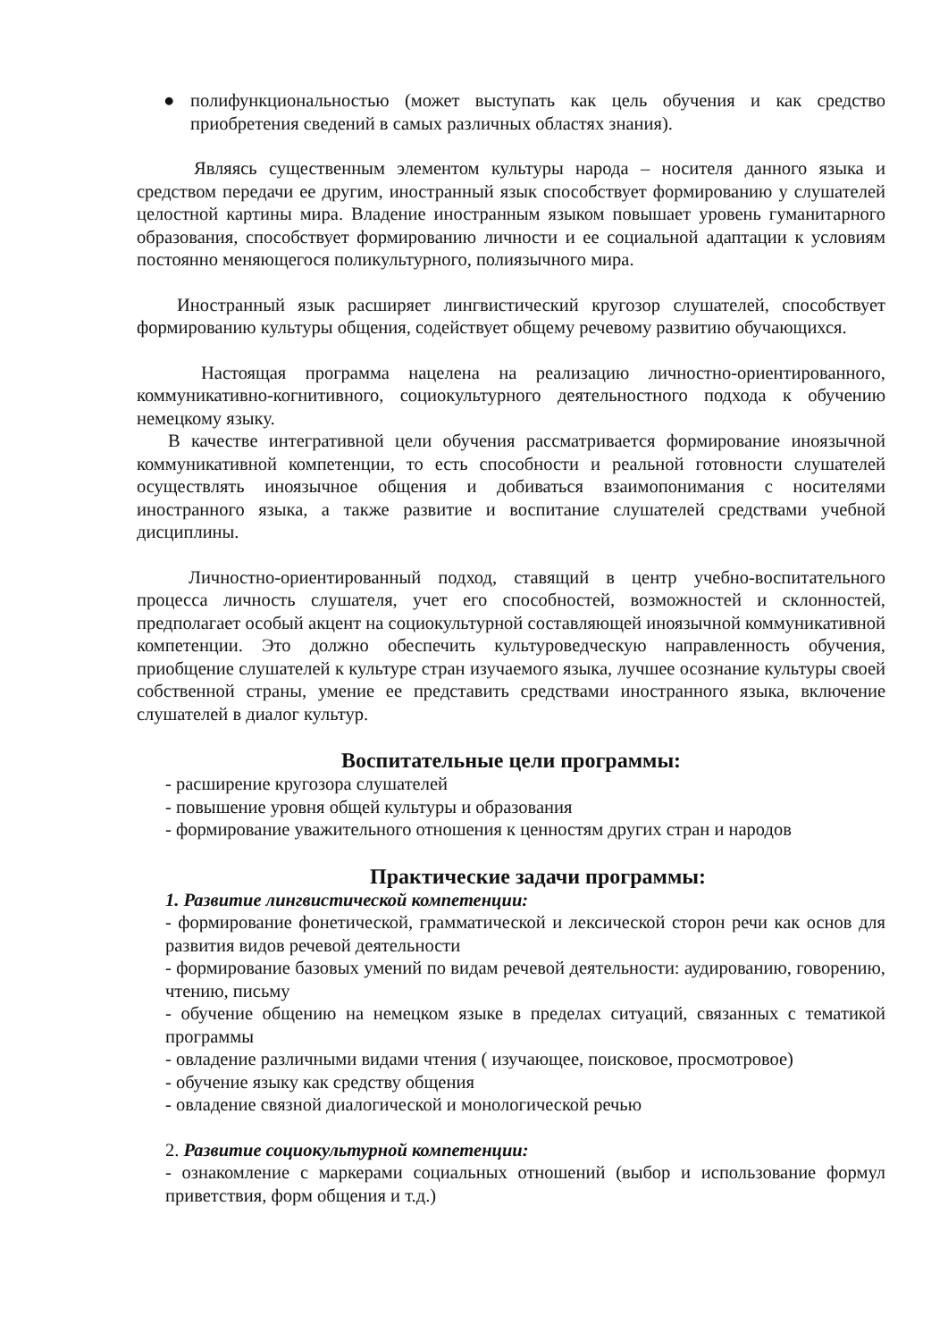● полифункциональностью (может выступать как цель обучения и как средство приобретения сведений в самых различных областях знания).
Являясь существенным элементом культуры народа – носителя данного языка и средством передачи ее другим, иностранный язык способствует формированию у слушателей целостной картины мира. Владение иностранным языком повышает уровень гуманитарного образования, способствует формированию личности и ее социальной адаптации к условиям постоянно меняющегося поликультурного, полиязычного мира.
Иностранный язык расширяет лингвистический кругозор слушателей, способствует формированию культуры общения, содействует общему речевому развитию обучающихся.
Настоящая программа нацелена на реализацию личностно-ориентированного, коммуникативно-когнитивного, социокультурного деятельностного подхода к обучению немецкому языку.
В качестве интегративной цели обучения рассматривается формирование иноязычной коммуникативной компетенции, то есть способности и реальной готовности слушателей осуществлять иноязычное общения и добиваться взаимопонимания с носителями иностранного языка, а также развитие и воспитание слушателей средствами учебной дисциплины.
Личностно-ориентированный подход, ставящий в центр учебно-воспитательного процесса личность слушателя, учет его способностей, возможностей и склонностей, предполагает особый акцент на социокультурной составляющей иноязычной коммуникативной компетенции. Это должно обеспечить культуроведческую направленность обучения, приобщение слушателей к культуре стран изучаемого языка, лучшее осознание культуры своей собственной страны, умение ее представить средствами иностранного языка, включение слушателей в диалог культур.
Воспитательные цели программы:
- расширение кругозора слушателей
- повышение уровня общей культуры и образования
- формирование уважительного отношения к ценностям других стран и народов
Практические задачи программы:
1. Развитие лингвистической компетенции:
- формирование фонетической, грамматической и лексической сторон речи как основ для развития видов речевой деятельности
- формирование базовых умений по видам речевой деятельности: аудированию, говорению, чтению, письму
- обучение общению на немецком языке в пределах ситуаций, связанных с тематикой программы
- овладение различными видами чтения ( изучающее, поисковое, просмотровое)
- обучение языку как средству общения
- овладение связной диалогической и монологической речью
2. Развитие социокультурной компетенции:
- ознакомление с маркерами социальных отношений (выбор и использование формул приветствия, форм общения и т.д.)